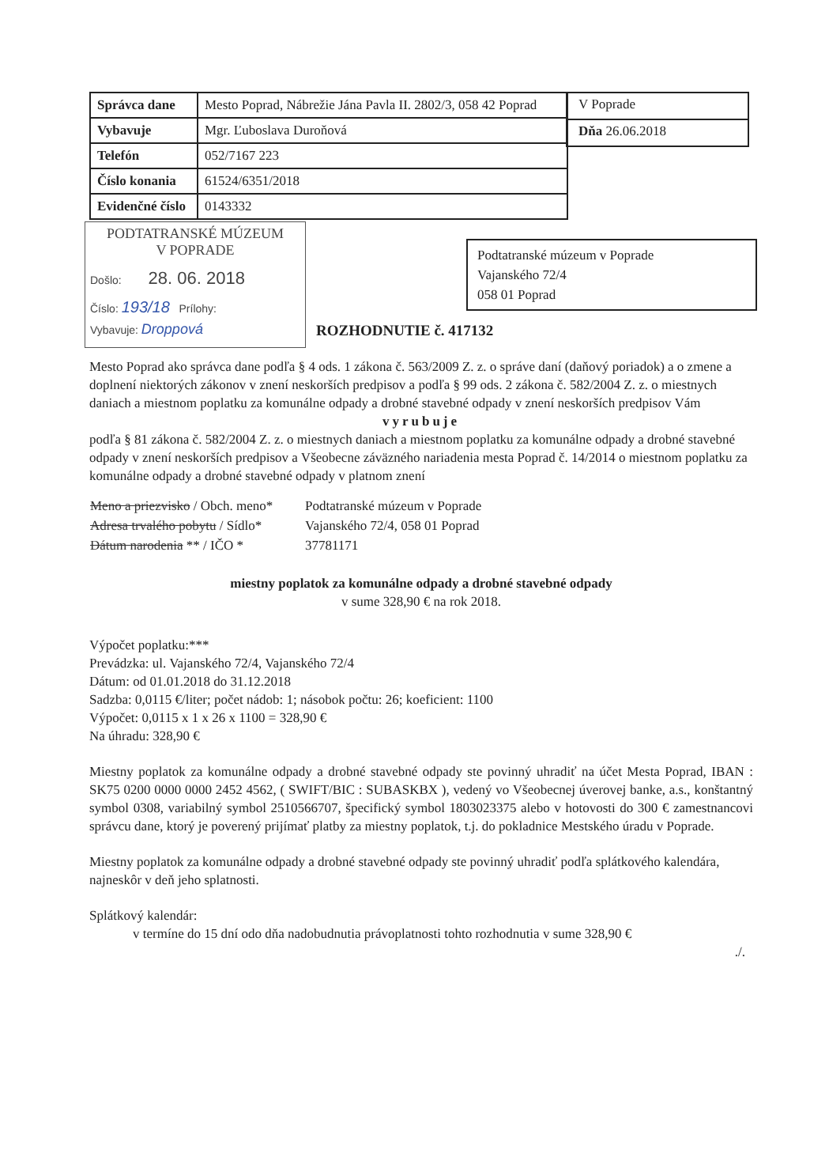| Správca dane | Mesto Poprad, Nábrežie Jána Pavla II. 2802/3, 058 42 Poprad |
| Vybavuje | Mgr. Ľuboslava Duroňová |
| Telefón | 052/7167 223 |
| Číslo konania | 61524/6351/2018 |
| Evidenčné číslo | 0143332 |
V Poprade
Dňa 26.06.2018
PODTATRANSKÉ MÚZEUM
V POPRADE
Došlo: 28. 06. 2018
Číslo: 193/18 Prílohy:
Vybavuje: Droppová
Podtatranské múzeum v Poprade
Vajanského 72/4
058 01 Poprad
ROZHODNUTIE č. 417132
Mesto Poprad ako správca dane podľa § 4 ods. 1 zákona č. 563/2009 Z. z. o správe daní (daňový poriadok) a o zmene a doplnení niektorých zákonov v znení neskorších predpisov a podľa § 99 ods. 2 zákona č. 582/2004 Z. z. o miestnych daniach a miestnom poplatku za komunálne odpady a drobné stavebné odpady v znení neskorších predpisov Vám
vyrubuje
podľa § 81 zákona č. 582/2004 Z. z. o miestnych daniach a miestnom poplatku za komunálne odpady a drobné stavebné odpady v znení neskorších predpisov a Všeobecne záväzného nariadenia mesta Poprad č. 14/2014 o miestnom poplatku za komunálne odpady a drobné stavebné odpady v platnom znení
| Meno a priezvisko / Obch. meno* | Podtatranské múzeum v Poprade |
| Adresa trvalého pobytu / Sídlo* | Vajanského 72/4, 058 01 Poprad |
| Dátum narodenia ** / IČO * | 37781171 |
miestny poplatok za komunálne odpady a drobné stavebné odpady
v sume 328,90 € na rok 2018.
Výpočet poplatku:***
Prevádzka: ul. Vajanského 72/4, Vajanského 72/4
Dátum: od 01.01.2018 do 31.12.2018
Sadzba: 0,0115 €/liter; počet nádob: 1; násobok počtu: 26; koeficient: 1100
Výpočet: 0,0115 x 1 x 26 x 1100 = 328,90 €
Na úhradu: 328,90 €
Miestny poplatok za komunálne odpady a drobné stavebné odpady ste povinný uhradiť na účet Mesta Poprad, IBAN : SK75 0200 0000 0000 2452 4562, ( SWIFT/BIC : SUBASKBX ), vedený vo Všeobecnej úverovej banke, a.s., konštantný symbol 0308, variabilný symbol 2510566707, špecifický symbol 1803023375 alebo v hotovosti do 300 € zamestnancovi správcu dane, ktorý je poverený prijímať platby za miestny poplatok, t.j. do pokladnice Mestského úradu v Poprade.
Miestny poplatok za komunálne odpady a drobné stavebné odpady ste povinný uhradiť podľa splátkového kalendára, najneskôr v deň jeho splatnosti.
Splátkový kalendár:
v termíne do 15 dní odo dňa nadobudnutia právoplatnosti tohto rozhodnutia v sume 328,90 €
./.